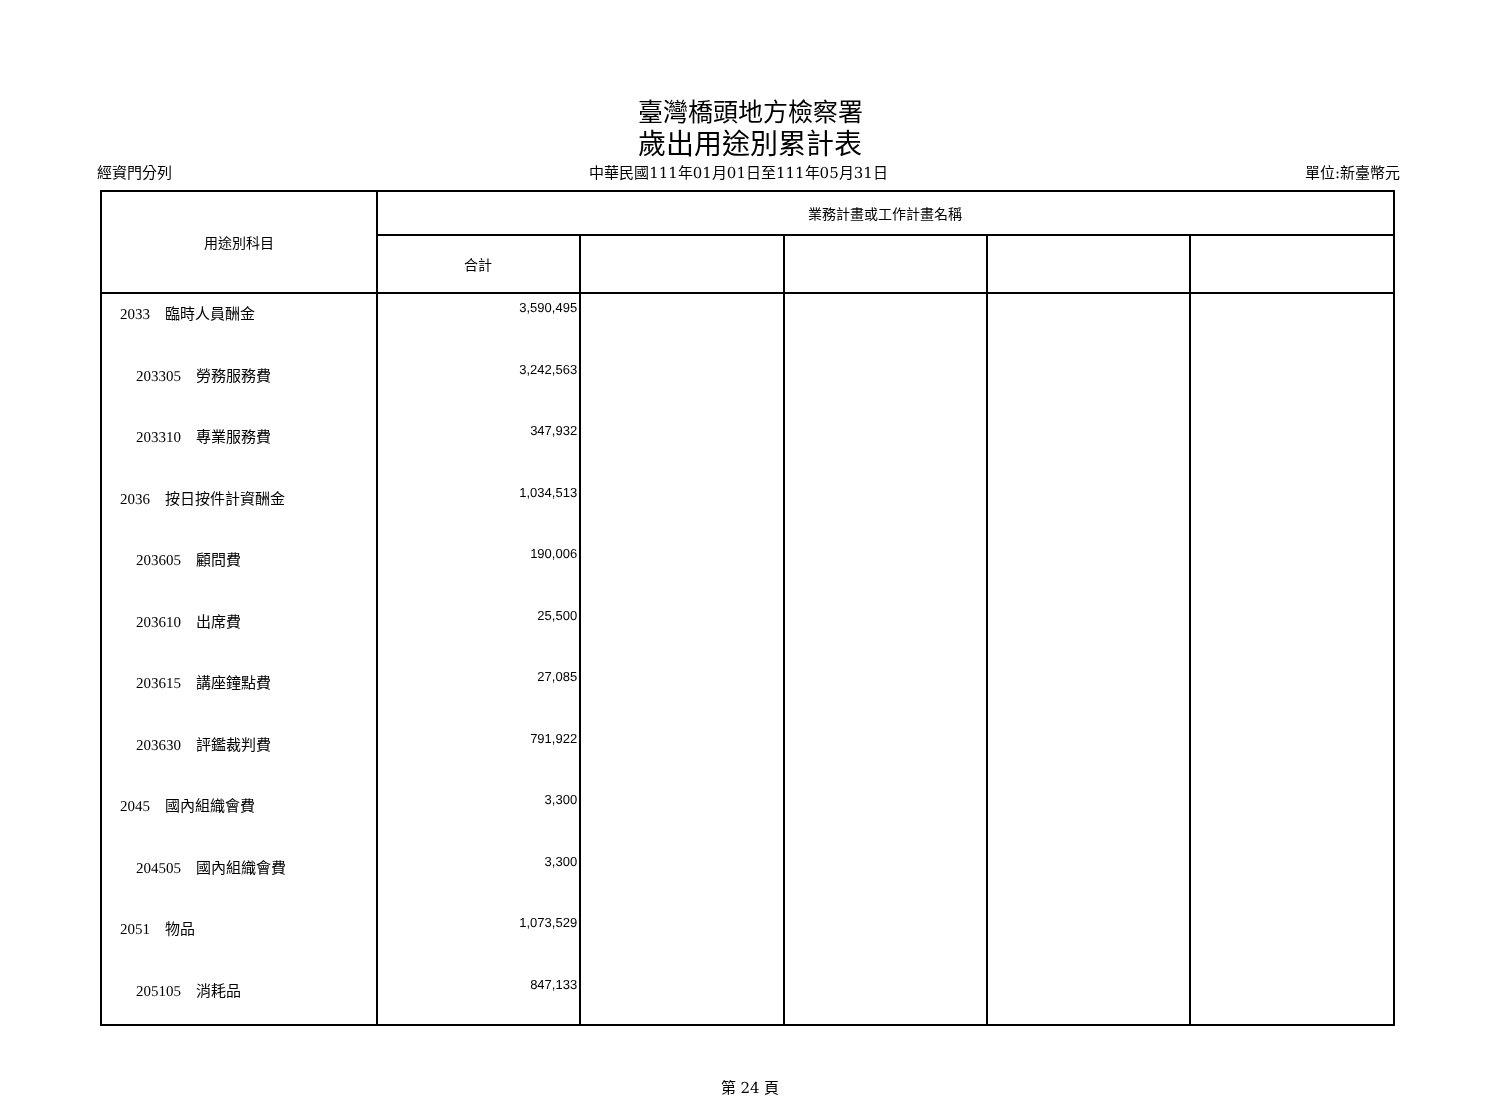臺灣橋頭地方檢察署
歲出用途別累計表
經資門分列 中華民國111年01月01日至111年05月31日 單位:新臺幣元
| 用途別科目 | 業務計畫或工作計畫名稱 | | | | |
| --- | --- | --- | --- | --- | --- |
| | 合計 | | | | |
| 2033 臨時人員酬金 | 3,590,495 | | | | |
| 203305 勞務服務費 | 3,242,563 | | | | |
| 203310 專業服務費 | 347,932 | | | | |
| 2036 按日按件計資酬金 | 1,034,513 | | | | |
| 203605 顧問費 | 190,006 | | | | |
| 203610 出席費 | 25,500 | | | | |
| 203615 講座鐘點費 | 27,085 | | | | |
| 203630 評鑑裁判費 | 791,922 | | | | |
| 2045 國內組織會費 | 3,300 | | | | |
| 204505 國內組織會費 | 3,300 | | | | |
| 2051 物品 | 1,073,529 | | | | |
| 205105 消耗品 | 847,133 | | | | |
第 24 頁